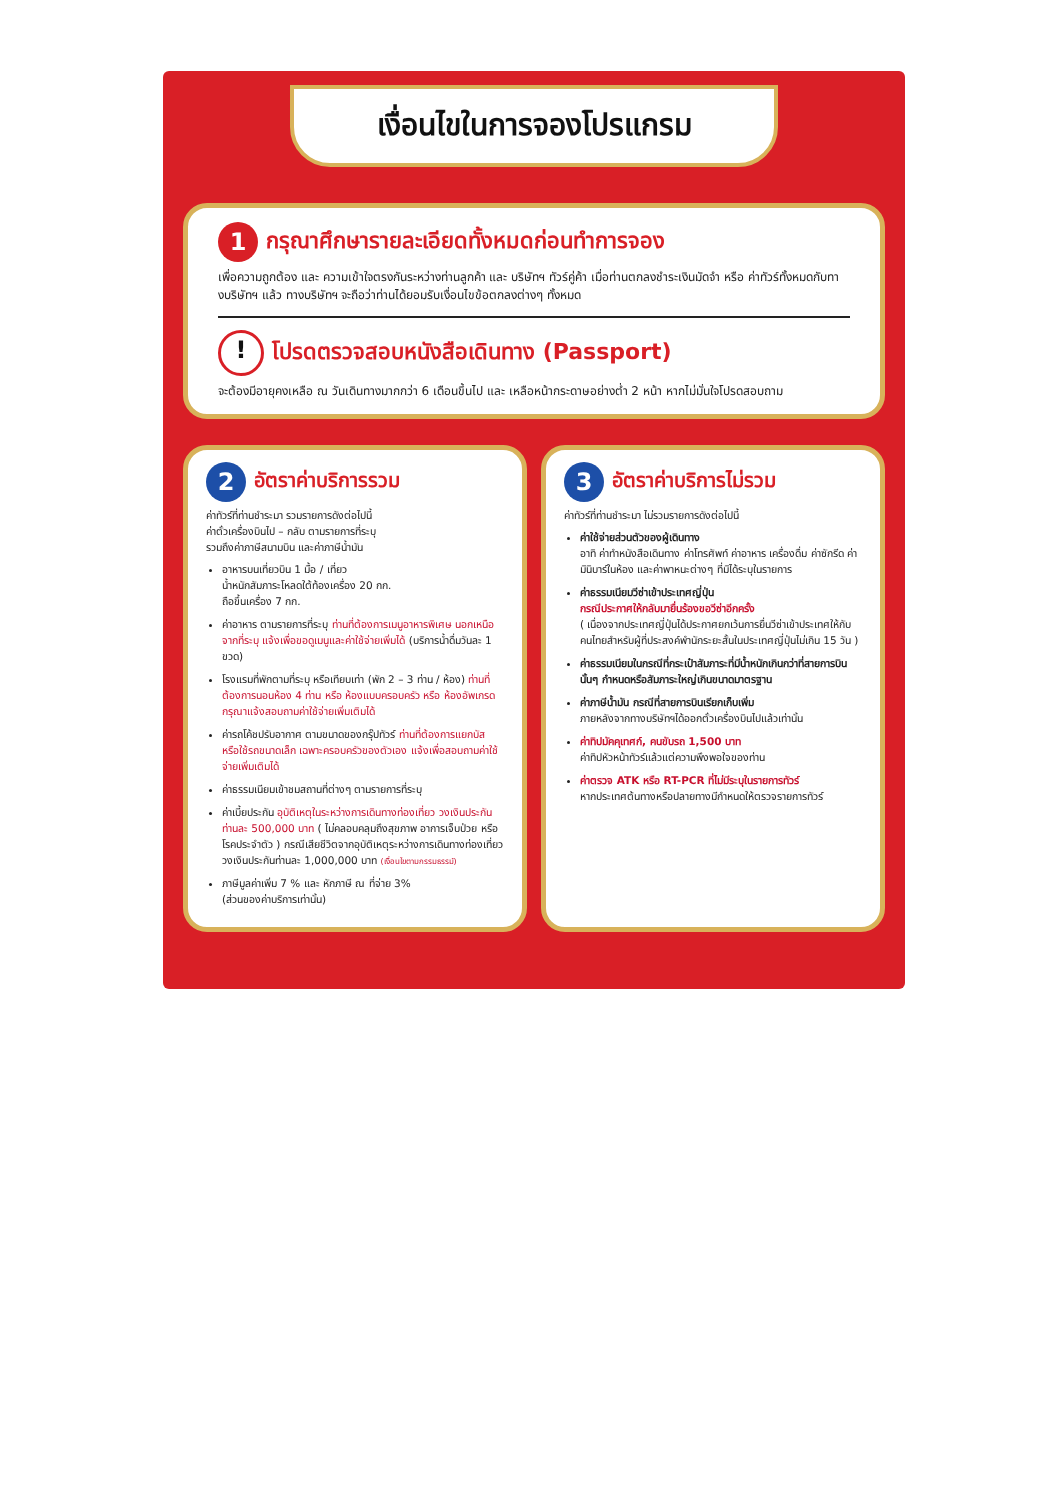เงื่อนไขในการจองโปรแกรม
1 กรุณาศึกษารายละเอียดทั้งหมดก่อนทำการจอง
เพื่อความถูกต้อง และ ความเข้าใจตรงกันระหว่างท่านลูกค้า และ บริษัทฯ ทัวร์คู่ค้า เมื่อท่านตกลงชำระเงินมัดจำ หรือ ค่าทัวร์ทั้งหมดกับทางบริษัทฯ แล้ว ทางบริษัทฯ จะถือว่าท่านได้ยอมรับเงื่อนไขข้อตกลงต่างๆ ทั้งหมด
! โปรดตรวจสอบหนังสือเดินทาง (Passport)
จะต้องมีอายุคงเหลือ ณ วันเดินทางมากกว่า 6 เดือนขึ้นไป และ เหลือหน้ากระดาษอย่างต่ำ 2 หน้า หากไม่มั่นใจโปรดสอบถาม
2 อัตราค่าบริการรวม
ค่าทัวร์ที่ท่านชำระมา รวมรายการดังต่อไปนี้
ค่าตั๋วเครื่องบินไป – กลับ ตามรายการที่ระบุ
รวมถึงค่าภาษีสนามบิน และค่าภาษีน้ำมัน
อาหารบนเที่ยวบิน 1 มื้อ / เที่ยว
น้ำหนักสัมภาระโหลดใต้ท้องเครื่อง 20 กก.
ถือขึ้นเครื่อง 7 กก.
ค่าอาหาร ตามรายการที่ระบุ ท่านที่ต้องการเมนูอาหารพิเศษ นอกเหนือจากที่ระบุ แจ้งเพื่อขอดูเมนูและค่าใช้จ่ายเพิ่มได้ (บริการน้ำดื่มวันละ 1 ขวด)
โรงแรมที่พักตามที่ระบุ หรือเทียบเท่า (พัก 2 – 3 ท่าน / ห้อง) ท่านที่ต้องการนอนห้อง 4 ท่าน หรือ ห้องแบบครอบครัว หรือ ห้องอัพเกรด กรุณาแจ้งสอบถามค่าใช้จ่ายเพิ่มเติมได้
ค่ารถโค้ชปรับอากาศ ตามขนาดของกรุ๊ปทัวร์ ท่านที่ต้องการแยกบัส หรือใช้รถขนาดเล็ก เฉพาะครอบครัวของตัวเอง แจ้งเพื่อสอบถามค่าใช้จ่ายเพิ่มเติมได้
ค่าธรรมเนียมเข้าชมสถานที่ต่างๆ ตามรายการที่ระบุ
ค่าเบี้ยประกัน อุบัติเหตุในระหว่างการเดินทางท่องเที่ยว วงเงินประกันท่านละ 500,000 บาท ( ไม่คลอบคลุมถึงสุขภาพ อาการเจ็บป่วย หรือ โรคประจำตัว ) กรณีเสียชีวิตจากอุบัติเหตุระหว่างการเดินทางท่องเที่ยว วงเงินประกันท่านละ 1,000,000 บาท (เงื่อนไขตามกรรมธรรม์)
ภาษีมูลค่าเพิ่ม 7 % และ หักภาษี ณ ที่จ่าย 3%
(ส่วนของค่าบริการเท่านั้น)
3 อัตราค่าบริการไม่รวม
ค่าทัวร์ที่ท่านชำระมา ไม่รวมรายการดังต่อไปนี้
ค่าใช้จ่ายส่วนตัวของผู้เดินทาง
อาทิ ค่าทำหนังสือเดินทาง ค่าโทรศัพท์ ค่าอาหาร เครื่องดื่ม ค่าซักรีด ค่ามินิบาร์ในห้อง และค่าพาหนะต่างๆ ที่มิได้ระบุในรายการ
ค่าธรรมเนียมวีซ่าเข้าประเทศญี่ปุ่น
กรณีประกาศให้กลับมายื่นร้องขอวีซ่าอีกครั้ง
( เนื่องจากประเทศญี่ปุ่นได้ประกาศยกเว้นการยื่นวีซ่าเข้าประเทศให้กับคนไทยสำหรับผู้ที่ประสงค์พำนักระยะสั้นในประเทศญี่ปุ่นไม่เกิน 15 วัน )
ค่าธรรมเนียมในกรณีที่กระเป๋าสัมภาระที่มีน้ำหนักเกินกว่าที่สายการบินนั้นๆ กำหนดหรือสัมภาระใหญ่เกินขนาดมาตรฐาน
ค่าภาษีน้ำมัน กรณีที่สายการบินเรียกเก็บเพิ่ม
ภายหลังจากทางบริษัทฯได้ออกตั๋วเครื่องบินไปแล้วเท่านั้น
ค่าทิปมัคคุเทศก์, คนขับรถ 1,500 บาท
ค่าทิปหัวหน้าทัวร์แล้วแต่ความพึงพอใจของท่าน
ค่าตรวจ ATK หรือ RT-PCR ที่ไม่มีระบุในรายการทัวร์
หากประเทศต้นทางหรือปลายทางมีกำหนดให้ตรวจรายการทัวร์